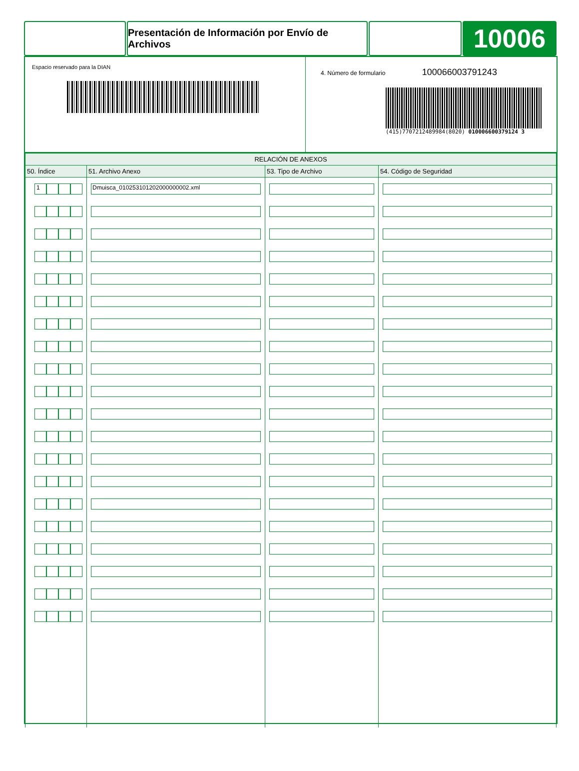Presentación de Información por Envío de Archivos
10006
Espacio reservado para la DIAN
4. Número de formulario 100066003791243
(415)7707212489984(8020) 010006600379124 3
| RELACIÓN DE ANEXOS | | | |
| --- | --- | --- | --- |
| 50. Índice | 51. Archivo Anexo | 53. Tipo de Archivo | 54. Código de Seguridad |
| 1 | Dmuisca_010253101202000000002.xml | | |